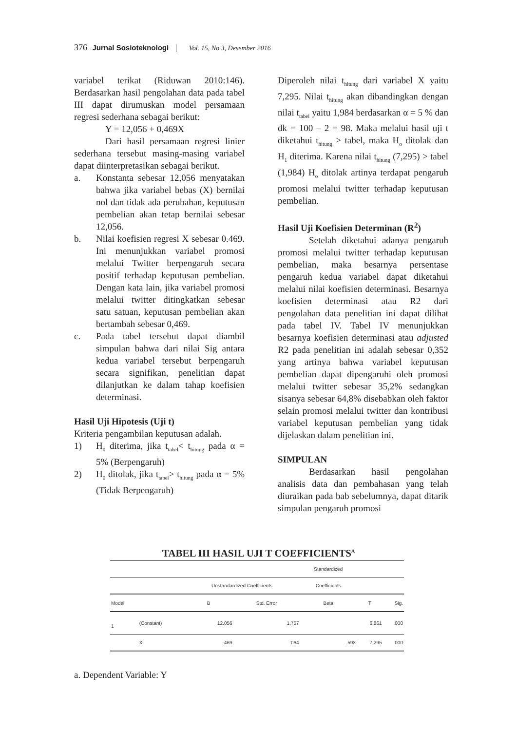376 Jurnal Sosioteknologi | Vol. 15, No 3, Desember 2016
variabel terikat (Riduwan 2010:146). Berdasarkan hasil pengolahan data pada tabel III dapat dirumuskan model persamaan regresi sederhana sebagai berikut:
Y = 12,056 + 0,469X
Dari hasil persamaan regresi linier sederhana tersebut masing-masing variabel dapat diinterpretasikan sebagai berikut.
a. Konstanta sebesar 12,056 menyatakan bahwa jika variabel bebas (X) bernilai nol dan tidak ada perubahan, keputusan pembelian akan tetap bernilai sebesar 12,056.
b. Nilai koefisien regresi X sebesar 0.469. Ini menunjukkan variabel promosi melalui Twitter berpengaruh secara positif terhadap keputusan pembelian. Dengan kata lain, jika variabel promosi melalui twitter ditingkatkan sebesar satu satuan, keputusan pembelian akan bertambah sebesar 0,469.
c. Pada tabel tersebut dapat diambil simpulan bahwa dari nilai Sig antara kedua variabel tersebut berpengaruh secara signifikan, penelitian dapat dilanjutkan ke dalam tahap koefisien determinasi.
Hasil Uji Hipotesis (Uji t)
Kriteria pengambilan keputusan adalah.
1) H<sub>0</sub> diterima, jika t<sub>tabel</sub>< t<sub>hitung</sub> pada α = 5% (Berpengaruh)
2) H<sub>0</sub> ditolak, jika t<sub>tabel</sub>> t<sub>hitung</sub> pada α = 5% (Tidak Berpengaruh)
Diperoleh nilai t<sub>hitung</sub> dari variabel X yaitu 7,295. Nilai t<sub>hitung</sub> akan dibandingkan dengan nilai t<sub>tabel</sub> yaitu 1,984 berdasarkan α = 5 % dan dk = 100 – 2 = 98. Maka melalui hasil uji t diketahui t<sub>hitung</sub> > tabel, maka H<sub>o</sub> ditolak dan H<sub>1</sub> diterima. Karena nilai t<sub>hitung</sub> (7,295) > tabel (1,984) H<sub>o</sub> ditolak artinya terdapat pengaruh promosi melalui twitter terhadap keputusan pembelian.
Hasil Uji Koefisien Determinan (R<sup>2</sup>)
Setelah diketahui adanya pengaruh promosi melalui twitter terhadap keputusan pembelian, maka besarnya persentase pengaruh kedua variabel dapat diketahui melalui nilai koefisien determinasi. Besarnya koefisien determinasi atau R2 dari pengolahan data penelitian ini dapat dilihat pada tabel IV. Tabel IV menunjukkan besarnya koefisien determinasi atau adjusted R2 pada penelitian ini adalah sebesar 0,352 yang artinya bahwa variabel keputusan pembelian dapat dipengaruhi oleh promosi melalui twitter sebesar 35,2% sedangkan sisanya sebesar 64,8% disebabkan oleh faktor selain promosi melalui twitter dan kontribusi variabel keputusan pembelian yang tidak dijelaskan dalam penelitian ini.
SIMPULAN
Berdasarkan hasil pengolahan analisis data dan pembahasan yang telah diuraikan pada bab sebelumnya, dapat ditarik simpulan pengaruh promosi
TABEL III HASIL UJI T COEFFICIENTS<sup>A</sup>
| | | | | Standardized | | |
| --- | --- | --- | --- | --- | --- | --- |
| | | Unstandardized Coefficients | | Coefficients | | |
| Model | | B | Std. Error | Beta | T | Sig. |
| 1 | (Constant) | 12.056 | 1.757 | | 6.861 | .000 |
| | X | .469 | .064 | .593 | 7.295 | .000 |
a. Dependent Variable: Y